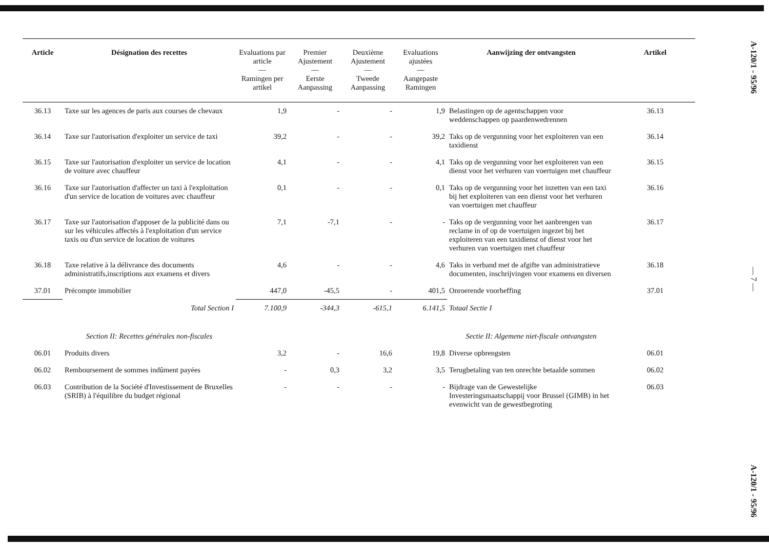| Article | Désignation des recettes | Evaluations par article — Ramingen per artikel | Premier Ajustement — Eerste Aanpassing | Deuxième Ajustement — Tweede Aanpassing | Evaluations ajustées — Aangepaste Ramingen | Aanwijzing der ontvangsten | Artikel |
| --- | --- | --- | --- | --- | --- | --- | --- |
| 36.13 | Taxe sur les agences de paris aux courses de chevaux | 1,9 | - | - | 1,9 | Belastingen op de agentschappen voor weddenschappen op paardenwedrennen | 36.13 |
| 36.14 | Taxe sur l'autorisation d'exploiter un service de taxi | 39,2 | - | - | 39,2 | Taks op de vergunning voor het exploiteren van een taxidienst | 36.14 |
| 36.15 | Taxe sur l'autorisation d'exploiter un service de location de voiture avec chauffeur | 4,1 | - | - | 4,1 | Taks op de vergunning voor het exploiteren van een dienst voor het verhuren van voertuigen met chauffeur | 36.15 |
| 36.16 | Taxe sur l'autorisation d'affecter un taxi à l'exploitation d'un service de location de voitures avec chauffeur | 0,1 | - | - | 0,1 | Taks op de vergunning voor het inzetten van een taxi bij het exploiteren van een dienst voor het verhuren van voertuigen met chauffeur | 36.16 |
| 36.17 | Taxe sur l'autorisation d'apposer de la publicité dans ou sur les véhicules affectés à l'exploitation d'un service taxis ou d'un service de location de voitures | 7,1 | -7,1 | - | - | Taks op de vergunning voor het aanbrengen van reclame in of op de voertuigen ingezet bij het exploiteren van een taxidienst of dienst voor het verhuren van voertuigen met chauffeur | 36.17 |
| 36.18 | Taxe relative à la délivrance des documents administratifs,inscriptions aux examens et divers | 4,6 | - | - | 4,6 | Taks in verband met de afgifte van administratieve documenten, inschrijvingen voor examens en diversen | 36.18 |
| 37.01 | Précompte immobilier | 447,0 | -45,5 | - | 401,5 | Onroerende voorheffing | 37.01 |
| | Total Section I | 7.100,9 | -344,3 | -615,1 | 6.141,5 | Totaal Sectie I | |
| | Section II: Recettes générales non-fiscales | | | | | Sectie II: Algemene niet-fiscale ontvangsten | |
| 06.01 | Produits divers | 3,2 | - | 16,6 | 19,8 | Diverse opbrengsten | 06.01 |
| 06.02 | Remboursement de sommes indûment payées | - | 0,3 | 3,2 | 3,5 | Terugbetaling van ten onrechte betaalde sommen | 06.02 |
| 06.03 | Contribution de la Société d'Investissement de Bruxelles (SRIB) à l'équilibre du budget régional | - | - | - | - | Bijdrage van de Gewestelijke Investeringsmaatschappij voor Brussel (GIMB) in het evenwicht van de gewestbegroting | 06.03 |
A-120/1 - 95/96
— 7 —
A-120/1 - 95/96